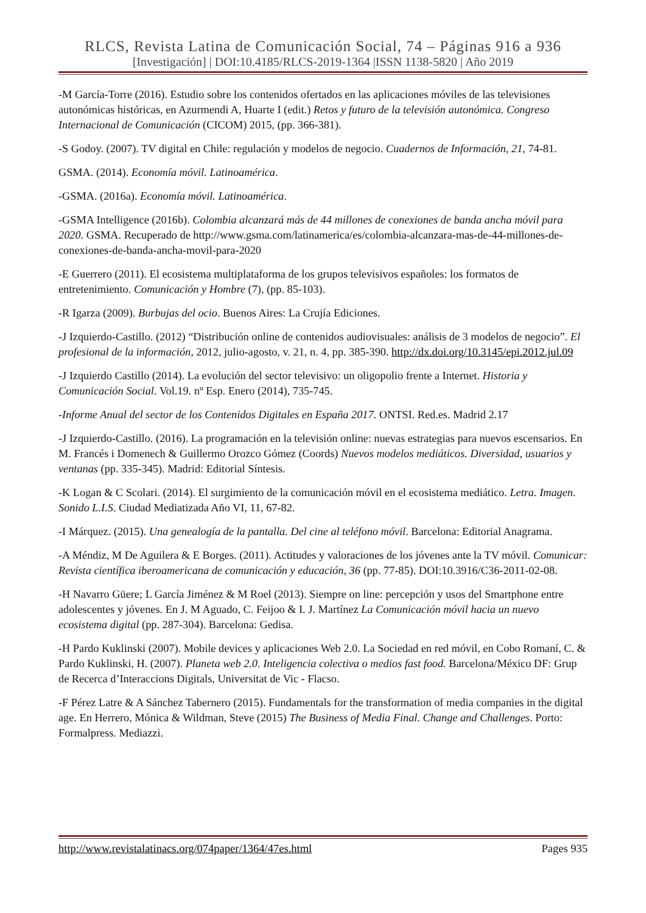RLCS, Revista Latina de Comunicación Social, 74 – Páginas 916 a 936
[Investigación] | DOI:10.4185/RLCS-2019-1364 |ISSN 1138-5820 | Año 2019
-M García-Torre (2016). Estudio sobre los contenidos ofertados en las aplicaciones móviles de las televisiones autonómicas históricas, en Azurmendi A, Huarte I (edit.) Retos y futuro de la televisión autonómica. Congreso Internacional de Comunicación (CICOM) 2015, (pp. 366-381).
-S Godoy. (2007). TV digital en Chile: regulación y modelos de negocio. Cuadernos de Información, 21, 74-81.
GSMA. (2014). Economía móvil. Latinoamérica.
-GSMA. (2016a). Economía móvil. Latinoamérica.
-GSMA Intelligence (2016b). Colombia alcanzará más de 44 millones de conexiones de banda ancha móvil para 2020. GSMA. Recuperado de http://www.gsma.com/latinamerica/es/colombia-alcanzara-mas-de-44-millones-de-conexiones-de-banda-ancha-movil-para-2020
-E Guerrero (2011). El ecosistema multiplataforma de los grupos televisivos españoles: los formatos de entretenimiento. Comunicación y Hombre (7), (pp. 85-103).
-R Igarza (2009). Burbujas del ocio. Buenos Aires: La Crujía Ediciones.
-J Izquierdo-Castillo. (2012) “Distribución online de contenidos audiovisuales: análisis de 3 modelos de negocio”. El profesional de la información, 2012, julio-agosto, v. 21, n. 4, pp. 385-390. http://dx.doi.org/10.3145/epi.2012.jul.09
-J Izquierdo Castillo (2014). La evolución del sector televisivo: un oligopolio frente a Internet. Historia y Comunicación Social. Vol.19. nº Esp. Enero (2014), 735-745.
-Informe Anual del sector de los Contenidos Digitales en España 2017. ONTSI. Red.es. Madrid 2.17
-J Izquierdo-Castillo. (2016). La programación en la televisión online: nuevas estrategias para nuevos escensarios. En M. Francés i Domenech & Guillermo Orozco Gómez (Coords) Nuevos modelos mediáticos. Diversidad, usuarios y ventanas (pp. 335-345). Madrid: Editorial Síntesis.
-K Logan & C Scolari. (2014). El surgimiento de la comunicación móvil en el ecosistema mediático. Letra. Imagen. Sonido L.I.S. Ciudad Mediatizada Año VI, 11, 67-82.
-I Márquez. (2015). Una genealogía de la pantalla. Del cine al teléfono móvil. Barcelona: Editorial Anagrama.
-A Méndiz, M De Aguilera & E Borges. (2011). Actitudes y valoraciones de los jóvenes ante la TV móvil. Comunicar: Revista científica iberoamericana de comunicación y educación, 36 (pp. 77-85). DOI:10.3916/C36-2011-02-08.
-H Navarro Güere; L García Jiménez & M Roel (2013). Siempre on line: percepción y usos del Smartphone entre adolescentes y jóvenes. En J. M Aguado, C. Feijoo & I. J. Martínez La Comunicación móvil hacia un nuevo ecosistema digital (pp. 287-304). Barcelona: Gedisa.
-H Pardo Kuklinski (2007). Mobile devices y aplicaciones Web 2.0. La Sociedad en red móvil, en Cobo Romaní, C. & Pardo Kuklinski, H. (2007). Planeta web 2.0. Inteligencia colectiva o medios fast food. Barcelona/México DF: Grup de Recerca d’Interaccions Digitals, Universitat de Vic - Flacso.
-F Pérez Latre & A Sánchez Tabernero (2015). Fundamentals for the transformation of media companies in the digital age. En Herrero, Mónica & Wildman, Steve (2015) The Business of Media Final. Change and Challenges. Porto: Formalpress. Mediazzi.
http://www.revistalatinacs.org/074paper/1364/47es.html Pages 935